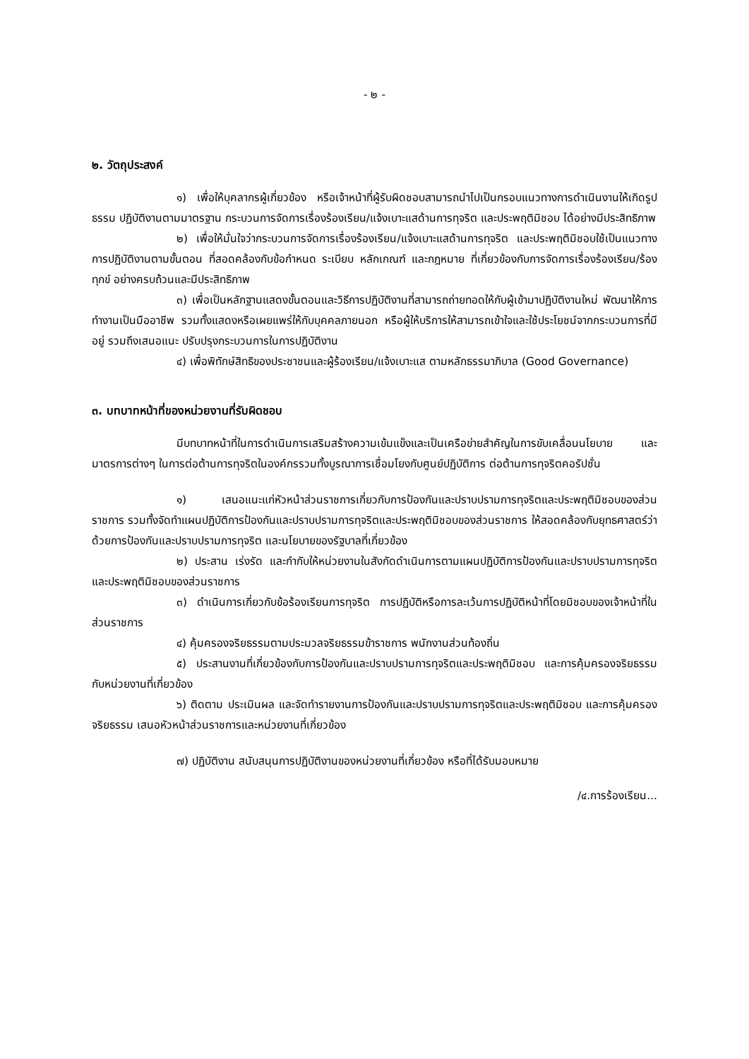- ๒ -
๒. วัตถุประสงค์
๑) เพื่อให้บุคลากรผู้เกี่ยวข้อง หรือเจ้าหน้าที่ผู้รับผิดชอบสามารถนำไปเป็นกรอบแนวทางการดำเนินงานให้เกิดรูปธรรม ปฏิบัติงานตามมาตรฐาน กระบวนการจัดการเรื่องร้องเรียน/แจ้งเบาะแสด้านการทุจริต และประพฤติมิชอบ ได้อย่างมีประสิทธิภาพ
๒) เพื่อให้มั่นใจว่ากระบวนการจัดการเรื่องร้องเรียน/แจ้งเบาะแสด้านการทุจริต และประพฤติมิชอบใช้เป็นแนวทางการปฏิบัติงานตามขั้นตอน ที่สอดคล้องกับข้อกำหนด ระเบียบ หลักเกณฑ์ และกฎหมาย ที่เกี่ยวข้องกับการจัดการเรื่องร้องเรียน/ร้องทุกข์ อย่างครบถ้วนและมีประสิทธิภาพ
๓) เพื่อเป็นหลักฐานแสดงขั้นตอนและวิธีการปฏิบัติงานที่สามารถถ่ายทอดให้กับผู้เข้ามาปฏิบัติงานใหม่ พัฒนาให้การทำงานเป็นมืออาชีพ รวมทั้งแสดงหรือเผยแพร่ให้กับบุคคลภายนอก หรือผู้ให้บริการให้สามารถเข้าใจและใช้ประโยชน์จากกระบวนการที่มีอยู่ รวมถึงเสนอแนะ ปรับปรุงกระบวนการในการปฏิบัติงาน
๔) เพื่อพิทักษ์สิทธิของประชาชนและผู้ร้องเรียน/แจ้งเบาะแส ตามหลักธรรมาภิบาล (Good Governance)
๓. บทบาทหน้าที่ของหน่วยงานที่รับผิดชอบ
มีบทบาทหน้าที่ในการดำเนินการเสริมสร้างความเข้มแข็งและเป็นเครือข่ายสำคัญในการขับเคลื่อนนโยบาย และมาตรการต่างๆ ในการต่อต้านการทุจริตในองค์กรรวมทั้งบูรณาการเชื่อมโยงกับศูนย์ปฏิบัติการ ต่อต้านการทุจริตคอรัปชั่น
๑) เสนอแนะแก่หัวหน้าส่วนราชการเกี่ยวกับการป้องกันและปราบปรามการทุจริตและประพฤติมิชอบของส่วนราชการ รวมทั้งจัดทำแผนปฏิบัติการป้องกันและปราบปรามการทุจริตและประพฤติมิชอบของส่วนราชการ ให้สอดคล้องกับยุทธศาสตร์ว่าด้วยการป้องกันและปราบปรามการทุจริต และนโยบายของรัฐบาลที่เกี่ยวข้อง
๒) ประสาน เร่งรัด และกำกับให้หน่วยงานในสังกัดดำเนินการตามแผนปฏิบัติการป้องกันและปราบปรามการทุจริตและประพฤติมิชอบของส่วนราชการ
๓) ดำเนินการเกี่ยวกับข้อร้องเรียนการทุจริต การปฏิบัติหรือการละเว้นการปฏิบัติหน้าที่โดยมิชอบของเจ้าหน้าที่ในส่วนราชการ
๔) คุ้มครองจริยธรรมตามประมวลจริยธรรมข้าราชการ พนักงานส่วนท้องถิ่น
๕) ประสานงานที่เกี่ยวข้องกับการป้องกันและปราบปรามการทุจริตและประพฤติมิชอบ และการคุ้มครองจริยธรรมกับหน่วยงานที่เกี่ยวข้อง
๖) ติดตาม ประเมินผล และจัดทำรายงานการป้องกันและปราบปรามการทุจริตและประพฤติมิชอบ และการคุ้มครองจริยธรรม เสนอหัวหน้าส่วนราชการและหน่วยงานที่เกี่ยวข้อง
๗) ปฏิบัติงาน สนับสนุนการปฏิบัติงานของหน่วยงานที่เกี่ยวข้อง หรือที่ได้รับมอบหมาย
/๔.การร้องเรียน...